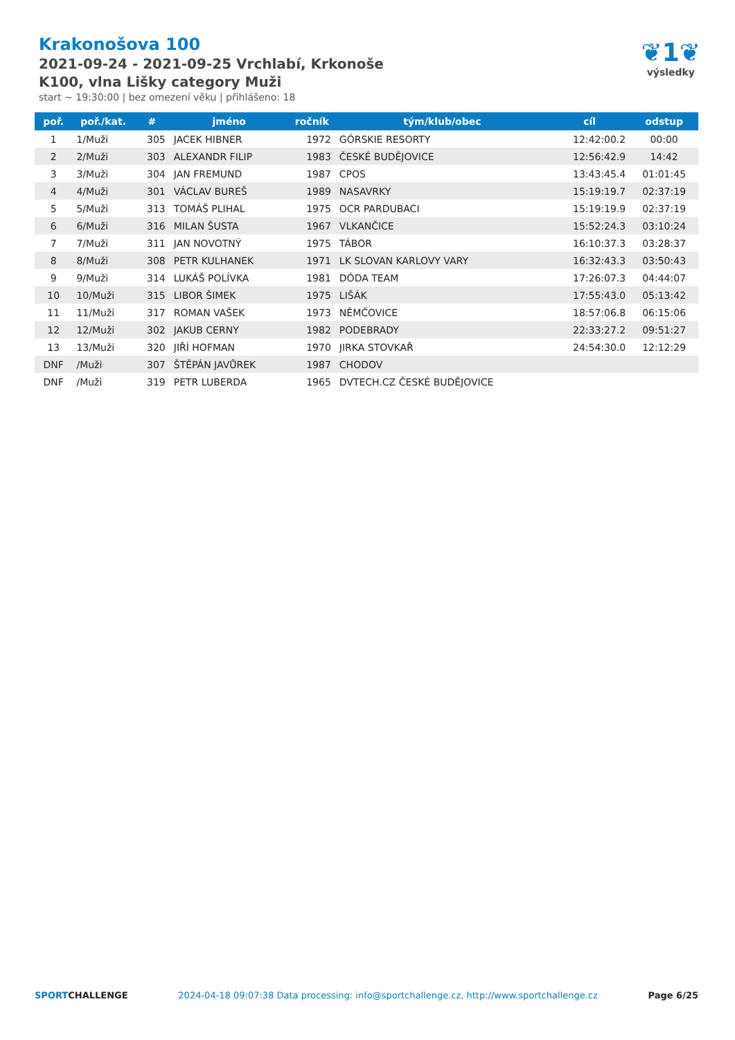Krakonošova 100
2021-09-24 - 2021-09-25 Vrchlabí, Krkonoše
K100, vlna Lišky category Muži
start ~ 19:30:00 | bez omezení věku | přihlášeno: 18
❦1❦
výsledky
| poř. | poř./kat. | # | jméno | ročník | tým/klub/obec | cíl | odstup |
| --- | --- | --- | --- | --- | --- | --- | --- |
| 1 | 1/Muži | 305 | JACEK HIBNER | 1972 | GÓRSKIE RESORTY | 12:42:00.2 | 00:00 |
| 2 | 2/Muži | 303 | ALEXANDR FILIP | 1983 | ČESKÉ BUDĚJOVICE | 12:56:42.9 | 14:42 |
| 3 | 3/Muži | 304 | JAN FREMUND | 1987 | CPOS | 13:43:45.4 | 01:01:45 |
| 4 | 4/Muži | 301 | VÁCLAV BUREŠ | 1989 | NASAVRKY | 15:19:19.7 | 02:37:19 |
| 5 | 5/Muži | 313 | TOMÁŠ PLIHAL | 1975 | OCR PARDUBACI | 15:19:19.9 | 02:37:19 |
| 6 | 6/Muži | 316 | MILAN ŠUSTA | 1967 | VLKANČICE | 15:52:24.3 | 03:10:24 |
| 7 | 7/Muži | 311 | JAN NOVOTNÝ | 1975 | TÁBOR | 16:10:37.3 | 03:28:37 |
| 8 | 8/Muži | 308 | PETR KULHANEK | 1971 | LK SLOVAN KARLOVY VARY | 16:32:43.3 | 03:50:43 |
| 9 | 9/Muži | 314 | LUKÁŠ POLÍVKA | 1981 | DÓDA TEAM | 17:26:07.3 | 04:44:07 |
| 10 | 10/Muži | 315 | LIBOR ŠIMEK | 1975 | LIŠÁK | 17:55:43.0 | 05:13:42 |
| 11 | 11/Muži | 317 | ROMAN VAŠEK | 1973 | NĚMČOVICE | 18:57:06.8 | 06:15:06 |
| 12 | 12/Muži | 302 | JAKUB CERNY | 1982 | PODEBRADY | 22:33:27.2 | 09:51:27 |
| 13 | 13/Muži | 320 | JIŘÍ HOFMAN | 1970 | JIRKA STOVKAŘ | 24:54:30.0 | 12:12:29 |
| DNF | /Muži | 307 | ŠTĚPÁN JAVŮREK | 1987 | CHODOV | | |
| DNF | /Muži | 319 | PETR LUBERDA | 1965 | DVTECH.CZ ČESKÉ BUDĚJOVICE | | |
SPORTCHALLENGE 2024-04-18 09:07:38 Data processing: info@sportchallenge.cz, http://www.sportchallenge.cz Page 6/25